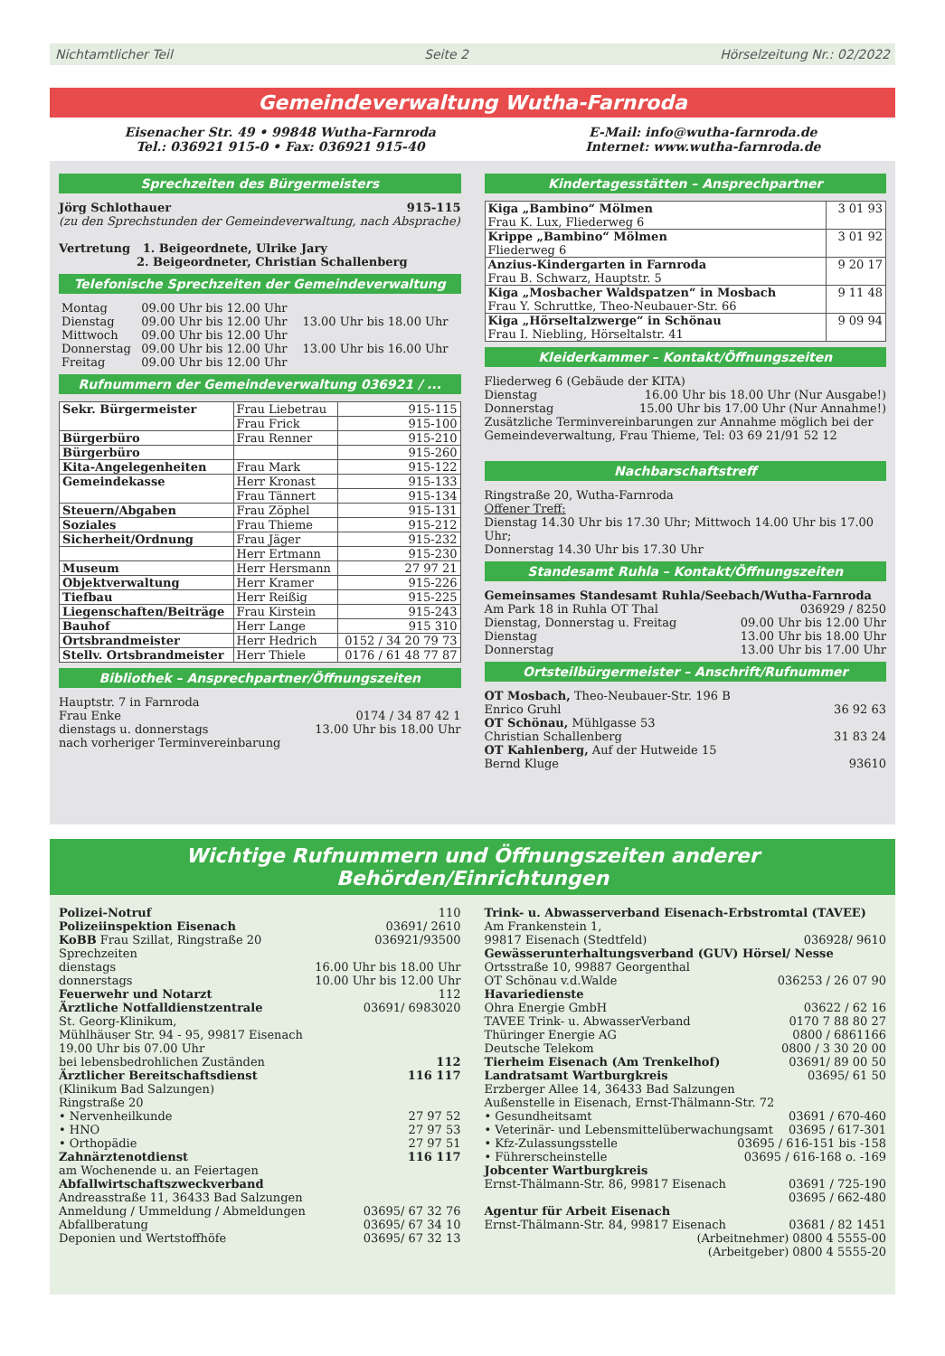Nichtamtlicher Teil Seite 2 Hörselzeitung Nr.: 02/2022
Gemeindeverwaltung Wutha-Farnroda
Eisenacher Str. 49 • 99848 Wutha-Farnroda
Tel.: 036921 915-0 • Fax: 036921 915-40
E-Mail: info@wutha-farnroda.de
Internet: www.wutha-farnroda.de
Sprechzeiten des Bürgermeisters
Jörg Schlothauer 915-115
(zu den Sprechstunden der Gemeindeverwaltung, nach Absprache)
Vertretung 1. Beigeordnete, Ulrike Jary
2. Beigeordneter, Christian Schallenberg
Telefonische Sprechzeiten der Gemeindeverwaltung
| Montag | 09.00 Uhr bis 12.00 Uhr | |
| Dienstag | 09.00 Uhr bis 12.00 Uhr | 13.00 Uhr bis 18.00 Uhr |
| Mittwoch | 09.00 Uhr bis 12.00 Uhr | |
| Donnerstag | 09.00 Uhr bis 12.00 Uhr | 13.00 Uhr bis 16.00 Uhr |
| Freitag | 09.00 Uhr bis 12.00 Uhr | |
Rufnummern der Gemeindeverwaltung 036921 / ...
| Sekr. Bürgermeister | Frau Liebetrau | 915-115 |
| | Frau Frick | 915-100 |
| Bürgerbüro | Frau Renner | 915-210 |
| Bürgerbüro | | 915-260 |
| Kita-Angelegenheiten | Frau Mark | 915-122 |
| Gemeindekasse | Herr Kronast | 915-133 |
| | Frau Tännert | 915-134 |
| Steuern/Abgaben | Frau Zöphel | 915-131 |
| Soziales | Frau Thieme | 915-212 |
| Sicherheit/Ordnung | Frau Jäger | 915-232 |
| | Herr Ertmann | 915-230 |
| Museum | Herr Hersmann | 27 97 21 |
| Objektverwaltung | Herr Kramer | 915-226 |
| Tiefbau | Herr Reißig | 915-225 |
| Liegenschaften/Beiträge | Frau Kirstein | 915-243 |
| Bauhof | Herr Lange | 915 310 |
| Ortsbrandmeister | Herr Hedrich | 0152 / 34 20 79 73 |
| Stellv. Ortsbrandmeister | Herr Thiele | 0176 / 61 48 77 87 |
Bibliothek – Ansprechpartner/Öffnungszeiten
Hauptstr. 7 in Farnroda
Frau Enke 0174 / 34 87 42 1
dienstags u. donnerstags 13.00 Uhr bis 18.00 Uhr
nach vorheriger Terminvereinbarung
Kindertagesstätten – Ansprechpartner
| Kiga „Bambino“ Mölmen Frau K. Lux, Fliederweg 6 | 3 01 93 |
| Krippe „Bambino“ Mölmen Fliederweg 6 | 3 01 92 |
| Anzius-Kindergarten in Farnroda Frau B. Schwarz, Hauptstr. 5 | 9 20 17 |
| Kiga „Mosbacher Waldspatzen“ in Mosbach Frau Y. Schruttke, Theo-Neubauer-Str. 66 | 9 11 48 |
| Kiga „Hörseltalzwerge“ in Schönau Frau I. Niebling, Hörseltalstr. 41 | 9 09 94 |
Kleiderkammer – Kontakt/Öffnungszeiten
Fliederweg 6 (Gebäude der KITA)
Dienstag 16.00 Uhr bis 18.00 Uhr (Nur Ausgabe!)
Donnerstag 15.00 Uhr bis 17.00 Uhr (Nur Annahme!)
Zusätzliche Terminvereinbarungen zur Annahme möglich bei der Gemeindeverwaltung, Frau Thieme, Tel: 03 69 21/91 52 12
Nachbarschaftstreff
Ringstraße 20, Wutha-Farnroda
Offener Treff:
Dienstag 14.30 Uhr bis 17.30 Uhr; Mittwoch 14.00 Uhr bis 17.00 Uhr;
Donnerstag 14.30 Uhr bis 17.30 Uhr
Standesamt Ruhla – Kontakt/Öffnungszeiten
Gemeinsames Standesamt Ruhla/Seebach/Wutha-Farnroda
Am Park 18 in Ruhla OT Thal 036929 / 8250
Dienstag, Donnerstag u. Freitag 09.00 Uhr bis 12.00 Uhr
Dienstag 13.00 Uhr bis 18.00 Uhr
Donnerstag 13.00 Uhr bis 17.00 Uhr
Ortsteilbürgermeister – Anschrift/Rufnummer
OT Mosbach, Theo-Neubauer-Str. 196 B
Enrico Gruhl 36 92 63
OT Schönau, Mühlgasse 53
Christian Schallenberg 31 83 24
OT Kahlenberg, Auf der Hutweide 15
Bernd Kluge 93610
Wichtige Rufnummern und Öffnungszeiten anderer Behörden/Einrichtungen
Polizei-Notruf 110
Polizeiinspektion Eisenach 03691/ 2610
KoBB Frau Szillat, Ringstraße 20 036921/93500
Sprechzeiten
dienstags 16.00 Uhr bis 18.00 Uhr
donnerstags 10.00 Uhr bis 12.00 Uhr
Feuerwehr und Notarzt 112
Ärztliche Notfalldienstzentrale 03691/ 6983020
St. Georg-Klinikum,
Mühlhäuser Str. 94 - 95, 99817 Eisenach
19.00 Uhr bis 07.00 Uhr
bei lebensbedrohlichen Zuständen 112
Ärztlicher Bereitschaftsdienst 116 117
(Klinikum Bad Salzungen)
Ringstraße 20
• Nervenheilkunde 27 97 52
• HNO 27 97 53
• Orthopädie 27 97 51
Zahnärztenotdienst 116 117
am Wochenende u. an Feiertagen
Abfallwirtschaftszweckverband
Andreasstraße 11, 36433 Bad Salzungen
Anmeldung / Ummeldung / Abmeldungen 03695/ 67 32 76
Abfallberatung 03695/ 67 34 10
Deponien und Wertstoffhöfe 03695/ 67 32 13
Trink- u. Abwasserverband Eisenach-Erbstromtal (TAVEE)
Am Frankenstein 1,
99817 Eisenach (Stedtfeld) 036928/ 9610
Gewässerunterhaltungsverband (GUV) Hörsel/ Nesse
Ortsstraße 10, 99887 Georgenthal
OT Schönau v.d.Walde 036253 / 26 07 90
Havariedienste
Ohra Energie GmbH 03622 / 62 16
TAVEE Trink- u. AbwasserVerband 0170 7 88 80 27
Thüringer Energie AG 0800 / 6861166
Deutsche Telekom 0800 / 3 30 20 00
Tierheim Eisenach (Am Trenkelhof) 03691/ 89 00 50
Landratsamt Wartburgkreis 03695/ 61 50
Erzberger Allee 14, 36433 Bad Salzungen
Außenstelle in Eisenach, Ernst-Thälmann-Str. 72
• Gesundheitsamt 03691 / 670-460
• Veterinär- und Lebensmittelüberwachungsamt 03695 / 617-301
• Kfz-Zulassungsstelle 03695 / 616-151 bis -158
• Führerscheinstelle 03695 / 616-168 o. -169
Jobcenter Wartburgkreis
Ernst-Thälmann-Str. 86, 99817 Eisenach 03691 / 725-190
03695 / 662-480
Agentur für Arbeit Eisenach
Ernst-Thälmann-Str. 84, 99817 Eisenach 03681 / 82 1451
(Arbeitnehmer) 0800 4 5555-00
(Arbeitgeber) 0800 4 5555-20